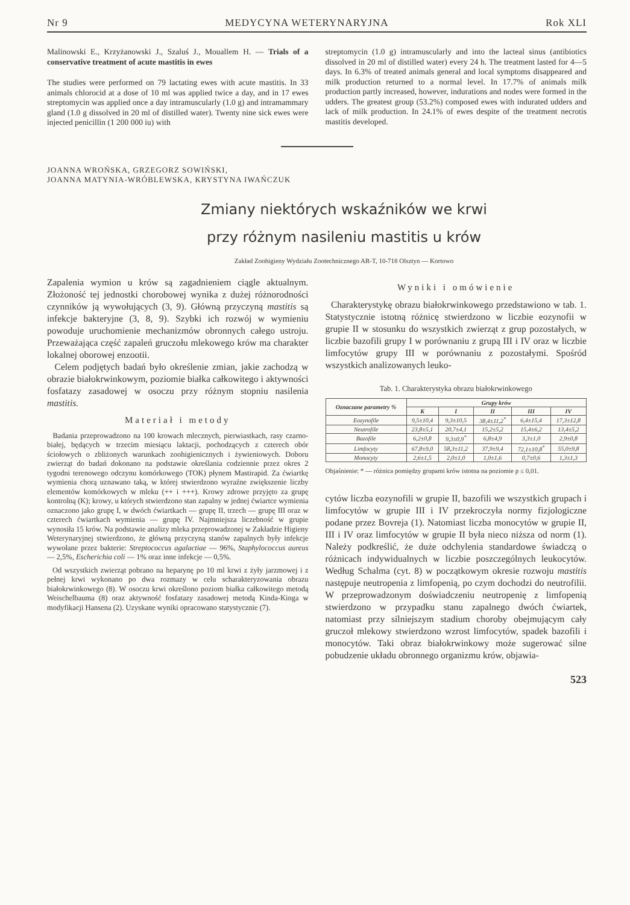Nr 9 MEDYCYNA WETERYNARYJNA Rok XLI
Malinowski E., Krzyżanowski J., Szaluś J., Mouallem H. — Trials of a conservative treatment of acute mastitis in ewes
The studies were performed on 79 lactating ewes with acute mastitis. In 33 animals chlorocid at a dose of 10 ml was applied twice a day, and in 17 ewes streptomycin was applied once a day intramuscularly (1.0 g) and intramammary gland (1.0 g dissolved in 20 ml of distilled water). Twenty nine sick ewes were injected penicillin (1 200 000 iu) with
streptomycin (1.0 g) intramuscularly and into the lacteal sinus (antibiotics dissolved in 20 ml of distilled water) every 24 h. The treatment lasted for 4—5 days. In 6.3% of treated animals general and local symptoms disappeared and milk production returned to a normal level. In 17.7% of animals milk production partly increased, however, indurations and nodes were formed in the udders. The greatest group (53.2%) composed ewes with indurated udders and lack of milk production. In 24.1% of ewes despite of the treatment necrotis mastitis developed.
JOANNA WROŃSKA, GRZEGORZ SOWIŃSKI,
JOANNA MATYNIA-WRÓBLEWSKA, KRYSTYNA IWAŃCZUK
Zmiany niektórych wskaźników we krwi
przy różnym nasileniu mastitis u krów
Zakład Zoohigieny Wydziału Zootechnicznego AR-T, 10-718 Olsztyn — Kortowo
Zapalenia wymion u krów są zagadnieniem ciągle aktualnym. Złożoność tej jednostki chorobowej wynika z dużej różnorodności czynników ją wywołujących (3, 9). Główną przyczyną mastitis są infekcje bakteryjne (3, 8, 9). Szybki ich rozwój w wymieniu powoduje uruchomienie mechanizmów obronnych całego ustroju. Przeważająca część zapaleń gruczołu mlekowego krów ma charakter lokalnej oborowej enzootii.
Celem podjętych badań było określenie zmian, jakie zachodzą w obrazie białokrwinkowym, poziomie białka całkowitego i aktywności fosfatazy zasadowej w osoczu przy różnym stopniu nasilenia mastitis.
Materiał i metody
Badania przeprowadzono na 100 krowach mlecznych, pierwiastkach, rasy czarno-białej, będących w trzecim miesiącu laktacji, pochodzących z czterech obór ściołowych o zbliżonych warunkach zoohigienicznych i żywieniowych. Doboru zwierząt do badań dokonano na podstawie określania codziennie przez okres 2 tygodni terenowego odczynu komórkowego (TOK) płynem Mastirapid. Za ćwiartkę wymienia chorą uznawano taką, w której stwierdzono wyraźne zwiększenie liczby elementów komórkowych w mleku (++ i +++). Krowy zdrowe przyjęto za grupę kontrolną (K); krowy, u których stwierdzono stan zapalny w jednej ćwiartce wymienia oznaczono jako grupę I, w dwóch ćwiartkach — grupę II, trzech — grupę III oraz w czterech ćwiartkach wymienia — grupę IV. Najmniejsza liczebność w grupie wynosiła 15 krów. Na podstawie analizy mleka przeprowadzonej w Zakładzie Higieny Weterynaryjnej stwierdzono, że główną przyczyną stanów zapalnych były infekcje wywołane przez bakterie: Streptococcus agalactiae — 96%, Staphylococcus aureus — 2,5%, Escherichia coli — 1% oraz inne infekcje — 0,5%.
Od wszystkich zwierząt pobrano na heparynę po 10 ml krwi z żyły jarzmowej i z pełnej krwi wykonano po dwa rozmazy w celu scharakteryzowania obrazu białokrwinkowego (8). W osoczu krwi określono poziom białka całkowitego metodą Weischelbauma (8) oraz aktywność fosfatazy zasadowej metodą Kinda-Kinga w modyfikacji Hansena (2). Uzyskane wyniki opracowano statystycznie (7).
Wyniki i omówienie
Charakterystykę obrazu białokrwinkowego przedstawiono w tab. 1. Statystycznie istotną różnicę stwierdzono w liczbie eozynofii w grupie II w stosunku do wszystkich zwierząt z grup pozostałych, w liczbie bazofili grupy I w porównaniu z grupą III i IV oraz w liczbie limfocytów grupy III w porównaniu z pozostałymi. Spośród wszystkich analizowanych leuko-
Tab. 1. Charakterystyka obrazu białokrwinkowego
| Oznaczane parametry % | Grupy krów | | | | |
| --- | --- | --- | --- | --- | --- |
| | K | I | II | III | IV |
| Eozynofile | 9,5±10,4 | 9,3±10,5 | 38,4±11,2<sup>*</sup> | 6,4±15,4 | 17,3±12,8 |
| Neutrofile | 23,8±5,1 | 20,7±4,1 | 15,2±5,2 | 15,4±6,2 | 13,4±5,2 |
| Bazofile | 6,2±0,8 | 9,3±0,9<sup>*</sup> | 6,8±4,9 | 3,3±1,0 | 2,9±0,8 |
| Limfocyty | 67,8±9,0 | 58,3±11,2 | 37,9±9,4 | 72,1±10,8<sup>*</sup> | 55,0±9,8 |
| Monocyty | 2,6±1,5 | 2,0±1,0 | 1,0±1,6 | 0,7±0,6 | 1,3±1,3 |
Objaśnienie: * — różnica pomiędzy grupami krów istotna na poziomie p ≤ 0,01.
cytów liczba eozynofili w grupie II, bazofili we wszystkich grupach i limfocytów w grupie III i IV przekroczyła normy fizjologiczne podane przez Bovreja (1). Natomiast liczba monocytów w grupie II, III i IV oraz limfocytów w grupie II była nieco niższa od norm (1). Należy podkreślić, że duże odchylenia standardowe świadczą o różnicach indywidualnych w liczbie poszczególnych leukocytów. Według Schalma (cyt. 8) w początkowym okresie rozwoju mastitis następuje neutropenia z limfopenią, po czym dochodzi do neutrofilii. W przeprowadzonym doświadczeniu neutropenię z limfopenią stwierdzono w przypadku stanu zapalnego dwóch ćwiartek, natomiast przy silniejszym stadium choroby obejmującym cały gruczoł mlekowy stwierdzono wzrost limfocytów, spadek bazofili i monocytów. Taki obraz białokrwinkowy może sugerować silne pobudzenie układu obronnego organizmu krów, objawia-
523